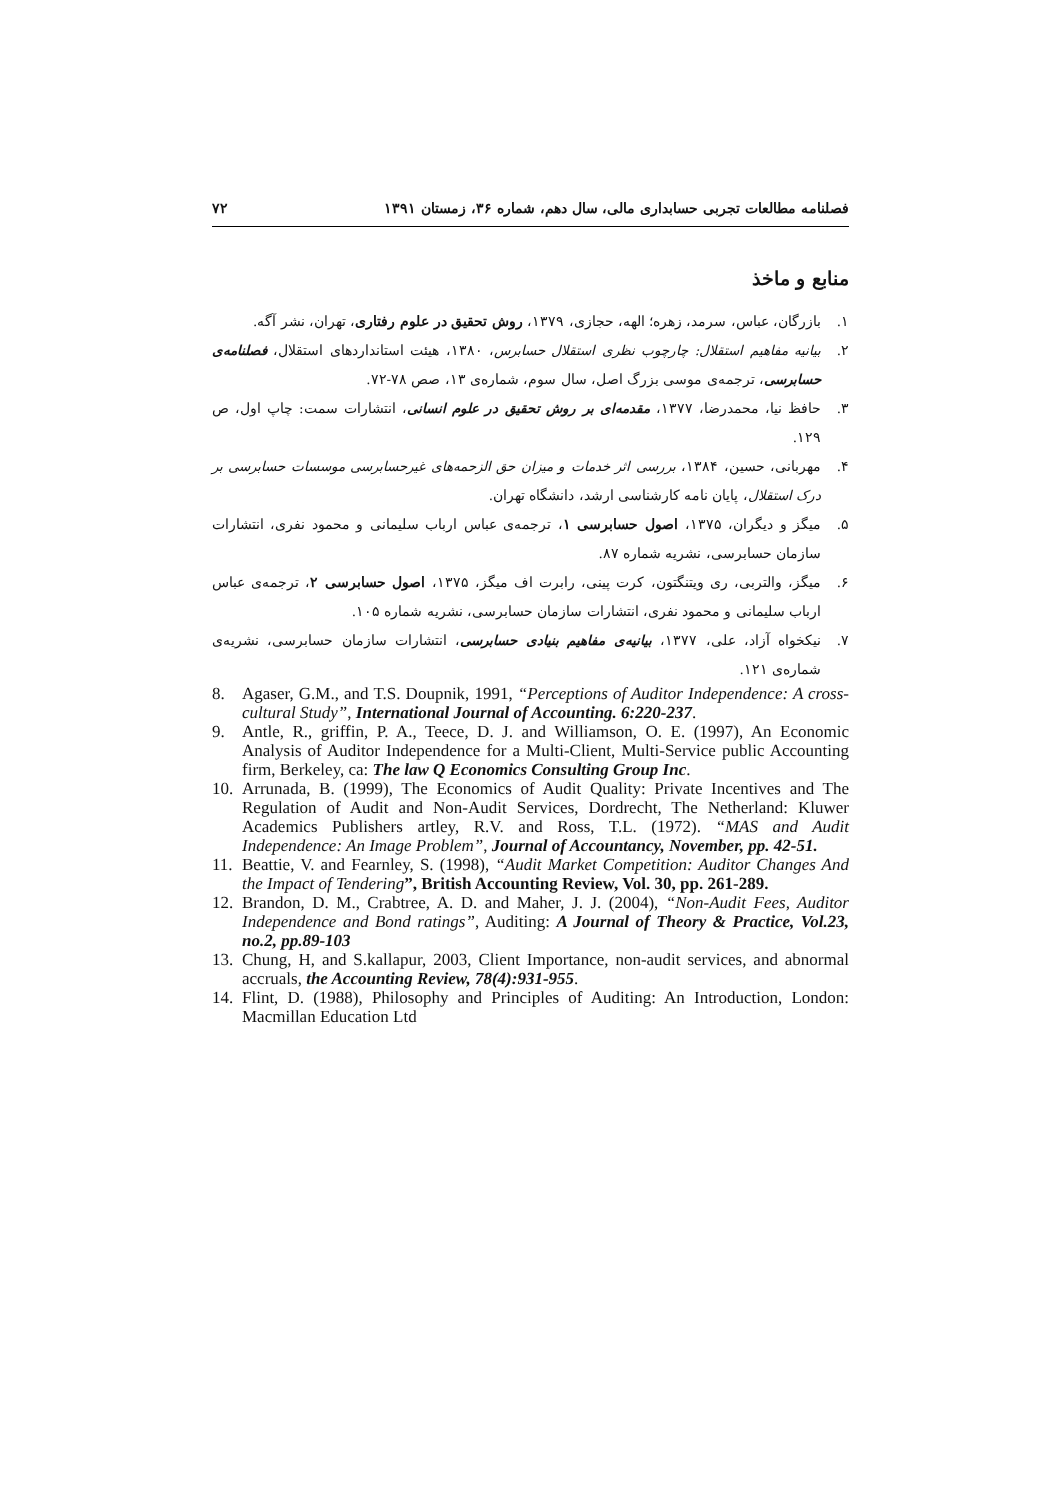فصلنامه مطالعات تجربی حسابداری مالی، سال دهم، شماره ۳۶، زمستان ۱۳۹۱ ۷۲
منابع و ماخذ
۱. بازرگان، عباس، سرمد، زهره؛ الهه، حجازی، ۱۳۷۹، روش تحقیق در علوم رفتاری، تهران، نشر آگه.
۲. بیانیه مفاهیم استقلال: چارچوب نظری استقلال حسابرس، ۱۳۸۰، هیئت استانداردهای استقلال، فصلنامه‌ی حسابرسی، ترجمه‌ی موسی بزرگ اصل، سال سوم، شماره‌ی ۱۳، صص ۷۸-۷۲.
۳. حافظ نیا، محمدرضا، ۱۳۷۷، مقدمه‌ای بر روش تحقیق در علوم انسانی، انتشارات سمت: چاپ اول، ص ۱۲۹.
۴. مهربانی، حسین، ۱۳۸۴، بررسی اثر خدمات و میزان حق الزحمه‌های غیرحسابرسی موسسات حسابرسی بر درک استقلال، پایان نامه کارشناسی ارشد، دانشگاه تهران.
۵. میگز و دیگران، ۱۳۷۵، اصول حسابرسی ۱، ترجمه‌ی عباس ارباب سلیمانی و محمود نفری، انتشارات سازمان حسابرسی، نشریه شماره ۸۷.
۶. میگز، والتربی، ری ویتنگتون، کرت پینی، رابرت اف میگز، ۱۳۷۵، اصول حسابرسی ۲، ترجمه‌ی عباس ارباب سلیمانی و محمود نفری، انتشارات سازمان حسابرسی، نشریه شماره ۱۰۵.
۷. نیکخواه آزاد، علی، ۱۳۷۷، بیانیه‌ی مفاهیم بنیادی حسابرسی، انتشارات سازمان حسابرسی، نشریه‌ی شماره‌ی ۱۲۱.
8. Agaser, G.M., and T.S. Doupnik, 1991, “Perceptions of Auditor Independence: A cross-cultural Study”, International Journal of Accounting. 6:220-237.
9. Antle, R., griffin, P. A., Teece, D. J. and Williamson, O. E. (1997), An Economic Analysis of Auditor Independence for a Multi-Client, Multi-Service public Accounting firm, Berkeley, ca: The law Q Economics Consulting Group Inc.
10. Arrunada, B. (1999), The Economics of Audit Quality: Private Incentives and The Regulation of Audit and Non-Audit Services, Dordrecht, The Netherland: Kluwer Academics Publishers artley, R.V. and Ross, T.L. (1972). “MAS and Audit Independence: An Image Problem”, Journal of Accountancy, November, pp. 42-51.
11. Beattie, V. and Fearnley, S. (1998), “Audit Market Competition: Auditor Changes And the Impact of Tendering”, British Accounting Review, Vol. 30, pp. 261-289.
12. Brandon, D. M., Crabtree, A. D. and Maher, J. J. (2004), “Non-Audit Fees, Auditor Independence and Bond ratings”, Auditing: A Journal of Theory & Practice, Vol.23, no.2, pp.89-103
13. Chung, H, and S.kallapur, 2003, Client Importance, non-audit services, and abnormal accruals, the Accounting Review, 78(4):931-955.
14. Flint, D. (1988), Philosophy and Principles of Auditing: An Introduction, London: Macmillan Education Ltd